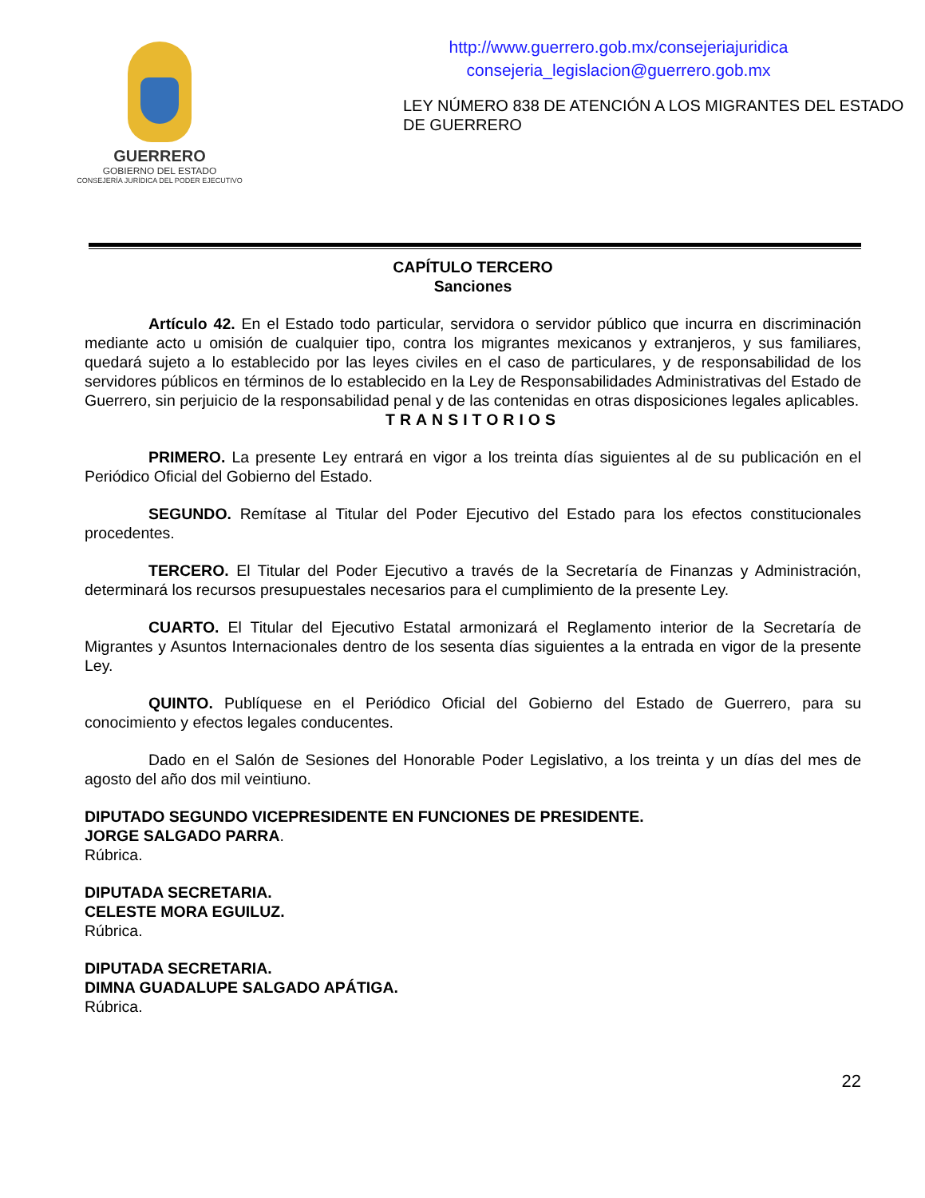GUERRERO
GOBIERNO DEL ESTADO
CONSEJERÍA JURÍDICA DEL PODER EJECUTIVO
http://www.guerrero.gob.mx/consejeriajuridica
consejeria_legislacion@guerrero.gob.mx
LEY NÚMERO 838 DE ATENCIÓN A LOS MIGRANTES DEL ESTADO DE GUERRERO
CAPÍTULO TERCERO
Sanciones
Artículo 42. En el Estado todo particular, servidora o servidor público que incurra en discriminación mediante acto u omisión de cualquier tipo, contra los migrantes mexicanos y extranjeros, y sus familiares, quedará sujeto a lo establecido por las leyes civiles en el caso de particulares, y de responsabilidad de los servidores públicos en términos de lo establecido en la Ley de Responsabilidades Administrativas del Estado de Guerrero, sin perjuicio de la responsabilidad penal y de las contenidas en otras disposiciones legales aplicables.
TRANSITORIOS
PRIMERO. La presente Ley entrará en vigor a los treinta días siguientes al de su publicación en el Periódico Oficial del Gobierno del Estado.
SEGUNDO. Remítase al Titular del Poder Ejecutivo del Estado para los efectos constitucionales procedentes.
TERCERO. El Titular del Poder Ejecutivo a través de la Secretaría de Finanzas y Administración, determinará los recursos presupuestales necesarios para el cumplimiento de la presente Ley.
CUARTO. El Titular del Ejecutivo Estatal armonizará el Reglamento interior de la Secretaría de Migrantes y Asuntos Internacionales dentro de los sesenta días siguientes a la entrada en vigor de la presente Ley.
QUINTO. Publíquese en el Periódico Oficial del Gobierno del Estado de Guerrero, para su conocimiento y efectos legales conducentes.
Dado en el Salón de Sesiones del Honorable Poder Legislativo, a los treinta y un días del mes de agosto del año dos mil veintiuno.
DIPUTADO SEGUNDO VICEPRESIDENTE EN FUNCIONES DE PRESIDENTE.
JORGE SALGADO PARRA.
Rúbrica.
DIPUTADA SECRETARIA.
CELESTE MORA EGUILUZ.
Rúbrica.
DIPUTADA SECRETARIA.
DIMNA GUADALUPE SALGADO APÁTIGA.
Rúbrica.
22